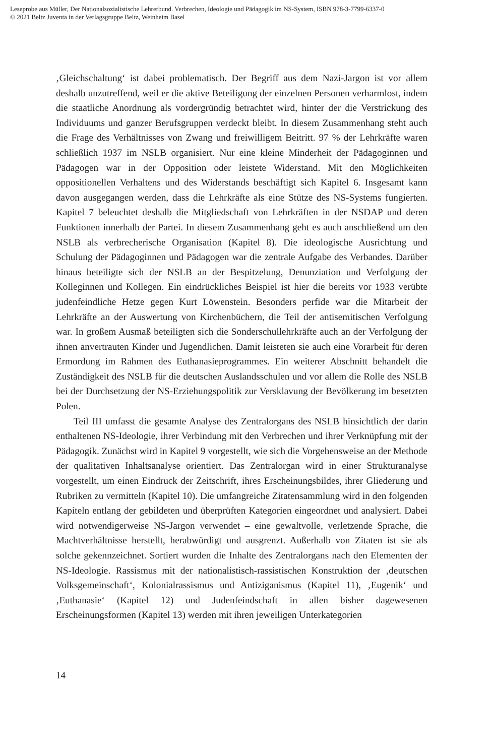Leseprobe aus Müller, Der Nationalsozialistische Lehrerbund. Verbrechen, Ideologie und Pädagogik im NS-System, ISBN 978-3-7799-6337-0
© 2021 Beltz Juventa in der Verlagsgruppe Beltz, Weinheim Basel
‚Gleichschaltung‘ ist dabei problematisch. Der Begriff aus dem Nazi-Jargon ist vor allem deshalb unzutreffend, weil er die aktive Beteiligung der einzelnen Personen verharmlost, indem die staatliche Anordnung als vordergründig betrachtet wird, hinter der die Verstrickung des Individuums und ganzer Berufsgruppen verdeckt bleibt. In diesem Zusammenhang steht auch die Frage des Verhältnisses von Zwang und freiwilligem Beitritt. 97 % der Lehrkräfte waren schließlich 1937 im NSLB organisiert. Nur eine kleine Minderheit der Pädagoginnen und Pädagogen war in der Opposition oder leistete Widerstand. Mit den Möglichkeiten oppositionellen Verhaltens und des Widerstands beschäftigt sich Kapitel 6. Insgesamt kann davon ausgegangen werden, dass die Lehrkräfte als eine Stütze des NS-Systems fungierten. Kapitel 7 beleuchtet deshalb die Mitgliedschaft von Lehrkräften in der NSDAP und deren Funktionen innerhalb der Partei. In diesem Zusammenhang geht es auch anschließend um den NSLB als verbrecherische Organisation (Kapitel 8). Die ideologische Ausrichtung und Schulung der Pädagoginnen und Pädagogen war die zentrale Aufgabe des Verbandes. Darüber hinaus beteiligte sich der NSLB an der Bespitzelung, Denunziation und Verfolgung der Kolleginnen und Kollegen. Ein eindrückliches Beispiel ist hier die bereits vor 1933 verübte judenfeindliche Hetze gegen Kurt Löwenstein. Besonders perfide war die Mitarbeit der Lehrkräfte an der Auswertung von Kirchenbüchern, die Teil der antisemitischen Verfolgung war. In großem Ausmaß beteiligten sich die Sonderschullehrkräfte auch an der Verfolgung der ihnen anvertrauten Kinder und Jugendlichen. Damit leisteten sie auch eine Vorarbeit für deren Ermordung im Rahmen des Euthanasieprogrammes. Ein weiterer Abschnitt behandelt die Zuständigkeit des NSLB für die deutschen Auslandsschulen und vor allem die Rolle des NSLB bei der Durchsetzung der NS-Erziehungspolitik zur Versklavung der Bevölkerung im besetzten Polen.
Teil III umfasst die gesamte Analyse des Zentralorgans des NSLB hinsichtlich der darin enthaltenen NS-Ideologie, ihrer Verbindung mit den Verbrechen und ihrer Verknüpfung mit der Pädagogik. Zunächst wird in Kapitel 9 vorgestellt, wie sich die Vorgehensweise an der Methode der qualitativen Inhaltsanalyse orientiert. Das Zentralorgan wird in einer Strukturanalyse vorgestellt, um einen Eindruck der Zeitschrift, ihres Erscheinungsbildes, ihrer Gliederung und Rubriken zu vermitteln (Kapitel 10). Die umfangreiche Zitatensammlung wird in den folgenden Kapiteln entlang der gebildeten und überprüften Kategorien eingeordnet und analysiert. Dabei wird notwendigerweise NS-Jargon verwendet – eine gewaltvolle, verletzende Sprache, die Machtverhältnisse herstellt, herabwürdigt und ausgrenzt. Außerhalb von Zitaten ist sie als solche gekennzeichnet. Sortiert wurden die Inhalte des Zentralorgans nach den Elementen der NS-Ideologie. Rassismus mit der nationalistisch-rassistischen Konstruktion der ‚deutschen Volksgemeinschaft‘, Kolonialrassismus und Antiziganismus (Kapitel 11), ‚Eugenik‘ und ‚Euthanasie‘ (Kapitel 12) und Judenfeindschaft in allen bisher dagewesenen Erscheinungsformen (Kapitel 13) werden mit ihren jeweiligen Unterkategorien
14